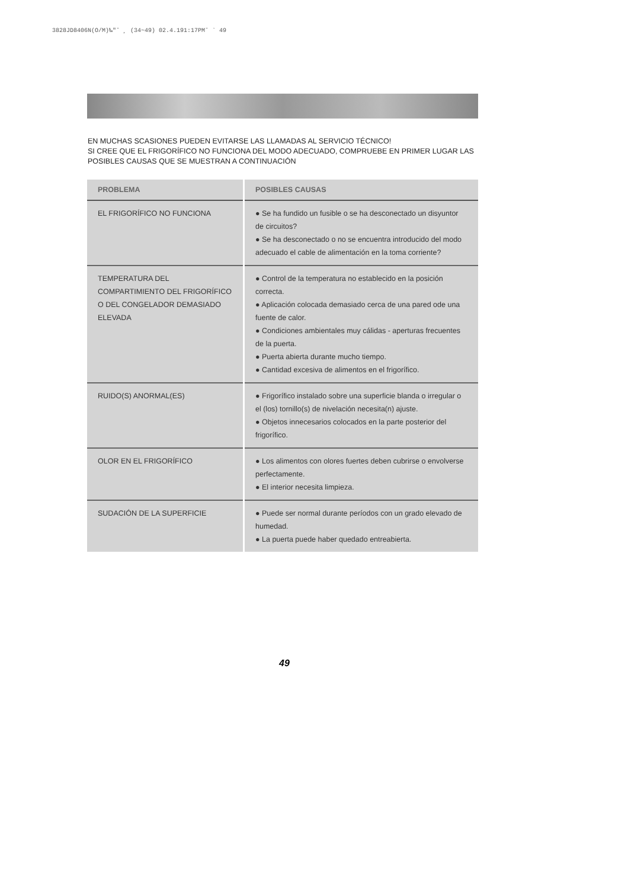3828JD8406N(O/M)‰″˘ ¸ (34~49) 02.4.191:17PM˘ ` 49
EN MUCHAS SCASIONES PUEDEN EVITARSE LAS LLAMADAS AL SERVICIO TÉCNICO!
SI CREE QUE EL FRIGORÍFICO NO FUNCIONA DEL MODO ADECUADO, COMPRUEBE EN PRIMER LUGAR LAS POSIBLES CAUSAS QUE SE MUESTRAN A CONTINUACIÓN
| PROBLEMA | POSIBLES CAUSAS |
| --- | --- |
| EL FRIGORÍFICO NO FUNCIONA | ● Se ha fundido un fusible o se ha desconectado un disyuntor de circuitos? ● Se ha desconectado o no se encuentra introducido del modo adecuado el cable de alimentación en la toma corriente? |
| TEMPERATURA DEL COMPARTIMIENTO DEL FRIGORÍFICO O DEL CONGELADOR DEMASIADO ELEVADA | ● Control de la temperatura no establecido en la posición correcta. ● Aplicación colocada demasiado cerca de una pared ode una fuente de calor. ● Condiciones ambientales muy cálidas - aperturas frecuentes de la puerta. ● Puerta abierta durante mucho tiempo. ● Cantidad excesiva de alimentos en el frigorífico. |
| RUIDO(S) ANORMAL(ES) | ● Frigorífico instalado sobre una superficie blanda o irregular o el (los) tornillo(s) de nivelación necesita(n) ajuste. ● Objetos innecesarios colocados en la parte posterior del frigorífico. |
| OLOR EN EL FRIGORÍFICO | ● Los alimentos con olores fuertes deben cubrirse o envolverse perfectamente. ● El interior necesita limpieza. |
| SUDACIÓN DE LA SUPERFICIE | ● Puede ser normal durante períodos con un grado elevado de humedad. ● La puerta puede haber quedado entreabierta. |
49